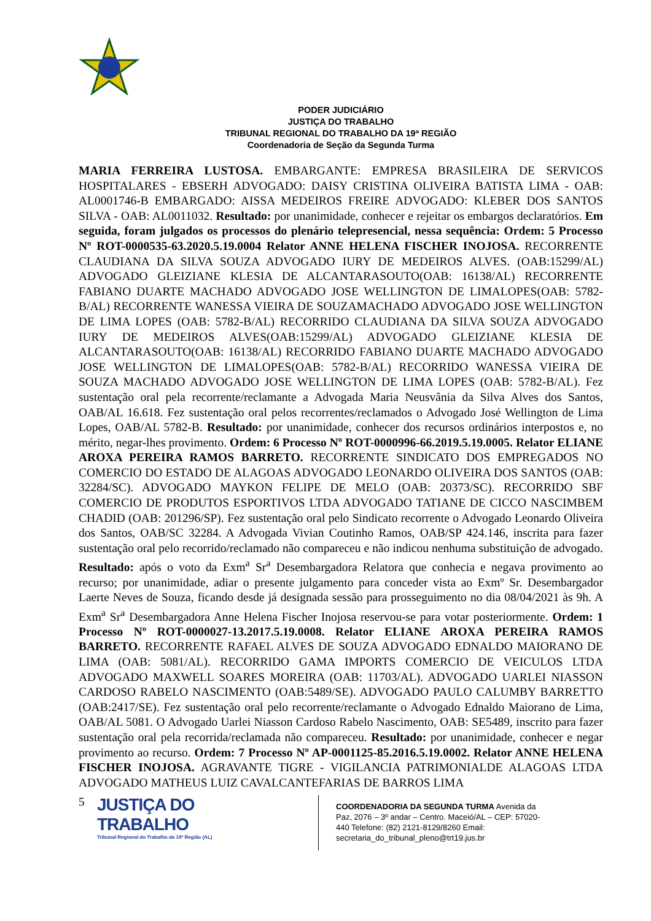PODER JUDICIÁRIO
JUSTIÇA DO TRABALHO
TRIBUNAL REGIONAL DO TRABALHO DA 19ª REGIÃO
Coordenadoria de Seção da Segunda Turma
MARIA FERREIRA LUSTOSA. EMBARGANTE: EMPRESA BRASILEIRA DE SERVICOS HOSPITALARES - EBSERH ADVOGADO: DAISY CRISTINA OLIVEIRA BATISTA LIMA - OAB: AL0001746-B EMBARGADO: AISSA MEDEIROS FREIRE ADVOGADO: KLEBER DOS SANTOS SILVA - OAB: AL0011032. Resultado: por unanimidade, conhecer e rejeitar os embargos declaratórios. Em seguida, foram julgados os processos do plenário telepresencial, nessa sequência: Ordem: 5 Processo Nº ROT-0000535-63.2020.5.19.0004 Relator ANNE HELENA FISCHER INOJOSA. RECORRENTE CLAUDIANA DA SILVA SOUZA ADVOGADO IURY DE MEDEIROS ALVES. (OAB:15299/AL) ADVOGADO GLEIZIANE KLESIA DE ALCANTARASOUTO(OAB: 16138/AL) RECORRENTE FABIANO DUARTE MACHADO ADVOGADO JOSE WELLINGTON DE LIMALOPES(OAB: 5782-B/AL) RECORRENTE WANESSA VIEIRA DE SOUZAMACHADO ADVOGADO JOSE WELLINGTON DE LIMA LOPES (OAB: 5782-B/AL) RECORRIDO CLAUDIANA DA SILVA SOUZA ADVOGADO IURY DE MEDEIROS ALVES(OAB:15299/AL) ADVOGADO GLEIZIANE KLESIA DE ALCANTARASOUTO(OAB: 16138/AL) RECORRIDO FABIANO DUARTE MACHADO ADVOGADO JOSE WELLINGTON DE LIMALOPES(OAB: 5782-B/AL) RECORRIDO WANESSA VIEIRA DE SOUZA MACHADO ADVOGADO JOSE WELLINGTON DE LIMA LOPES (OAB: 5782-B/AL). Fez sustentação oral pela recorrente/reclamante a Advogada Maria Neusvânia da Silva Alves dos Santos, OAB/AL 16.618. Fez sustentação oral pelos recorrentes/reclamados o Advogado José Wellington de Lima Lopes, OAB/AL 5782-B. Resultado: por unanimidade, conhecer dos recursos ordinários interpostos e, no mérito, negar-lhes provimento. Ordem: 6 Processo Nº ROT-0000996-66.2019.5.19.0005. Relator ELIANE AROXA PEREIRA RAMOS BARRETO. RECORRENTE SINDICATO DOS EMPREGADOS NO COMERCIO DO ESTADO DE ALAGOAS ADVOGADO LEONARDO OLIVEIRA DOS SANTOS (OAB: 32284/SC). ADVOGADO MAYKON FELIPE DE MELO (OAB: 20373/SC). RECORRIDO SBF COMERCIO DE PRODUTOS ESPORTIVOS LTDA ADVOGADO TATIANE DE CICCO NASCIMBEM CHADID (OAB: 201296/SP). Fez sustentação oral pelo Sindicato recorrente o Advogado Leonardo Oliveira dos Santos, OAB/SC 32284. A Advogada Vivian Coutinho Ramos, OAB/SP 424.146, inscrita para fazer sustentação oral pelo recorrido/reclamado não compareceu e não indicou nenhuma substituição de advogado. Resultado: após o voto da Exm<sup>a</sup> Sr<sup>a</sup> Desembargadora Relatora que conhecia e negava provimento ao recurso; por unanimidade, adiar o presente julgamento para conceder vista ao Exmº Sr. Desembargador Laerte Neves de Souza, ficando desde já designada sessão para prosseguimento no dia 08/04/2021 às 9h. A Exm<sup>a</sup> Sr<sup>a</sup> Desembargadora Anne Helena Fischer Inojosa reservou-se para votar posteriormente. Ordem: 1 Processo Nº ROT-0000027-13.2017.5.19.0008. Relator ELIANE AROXA PEREIRA RAMOS BARRETO. RECORRENTE RAFAEL ALVES DE SOUZA ADVOGADO EDNALDO MAIORANO DE LIMA (OAB: 5081/AL). RECORRIDO GAMA IMPORTS COMERCIO DE VEICULOS LTDA ADVOGADO MAXWELL SOARES MOREIRA (OAB: 11703/AL). ADVOGADO UARLEI NIASSON CARDOSO RABELO NASCIMENTO (OAB:5489/SE). ADVOGADO PAULO CALUMBY BARRETTO (OAB:2417/SE). Fez sustentação oral pelo recorrente/reclamante o Advogado Ednaldo Maiorano de Lima, OAB/AL 5081. O Advogado Uarlei Niasson Cardoso Rabelo Nascimento, OAB: SE5489, inscrito para fazer sustentação oral pela recorrida/reclamada não compareceu. Resultado: por unanimidade, conhecer e negar provimento ao recurso. Ordem: 7 Processo Nº AP-0001125-85.2016.5.19.0002. Relator ANNE HELENA FISCHER INOJOSA. AGRAVANTE TIGRE - VIGILANCIA PATRIMONIALDE ALAGOAS LTDA ADVOGADO MATHEUS LUIZ CAVALCANTEFARIAS DE BARROS LIMA
5
JUSTIÇA DO TRABALHO
Tribunal Regional do Trabalho da 19ª Região (AL)
COORDENADORIA DA SEGUNDA TURMA Avenida da Paz, 2076 – 3º andar – Centro. Maceió/AL – CEP: 57020-440 Telefone: (82) 2121-8129/8260 Email: secretaria_do_tribunal_pleno@trt19.jus.br